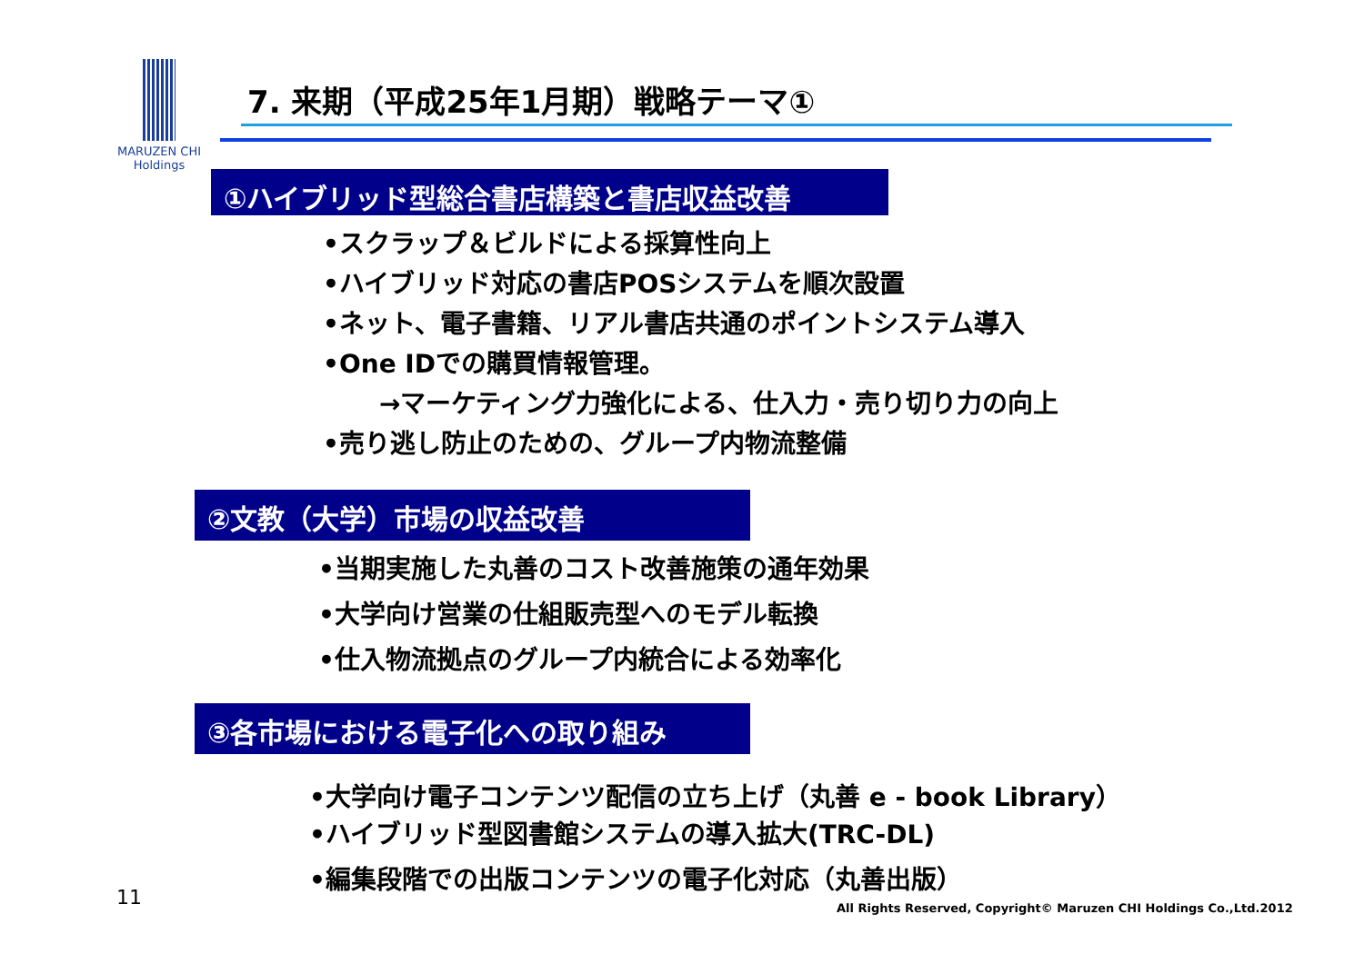MARUZEN CHI
Holdings
7. 来期（平成25年1月期）戦略テーマ①
①ハイブリッド型総合書店構築と書店収益改善
•スクラップ＆ビルドによる採算性向上
•ハイブリッド対応の書店POSシステムを順次設置
•ネット、電子書籍、リアル書店共通のポイントシステム導入
•One IDでの購買情報管理。
→マーケティング力強化による、仕入力・売り切り力の向上
•売り逃し防止のための、グループ内物流整備
②文教（大学）市場の収益改善
•当期実施した丸善のコスト改善施策の通年効果
•大学向け営業の仕組販売型へのモデル転換
•仕入物流拠点のグループ内統合による効率化
③各市場における電子化への取り組み
•大学向け電子コンテンツ配信の立ち上げ（丸善 e - book Library）
•ハイブリッド型図書館システムの導入拡大(TRC-DL)
•編集段階での出版コンテンツの電子化対応（丸善出版）
11
All Rights Reserved, Copyright© Maruzen CHI Holdings Co.,Ltd.2012